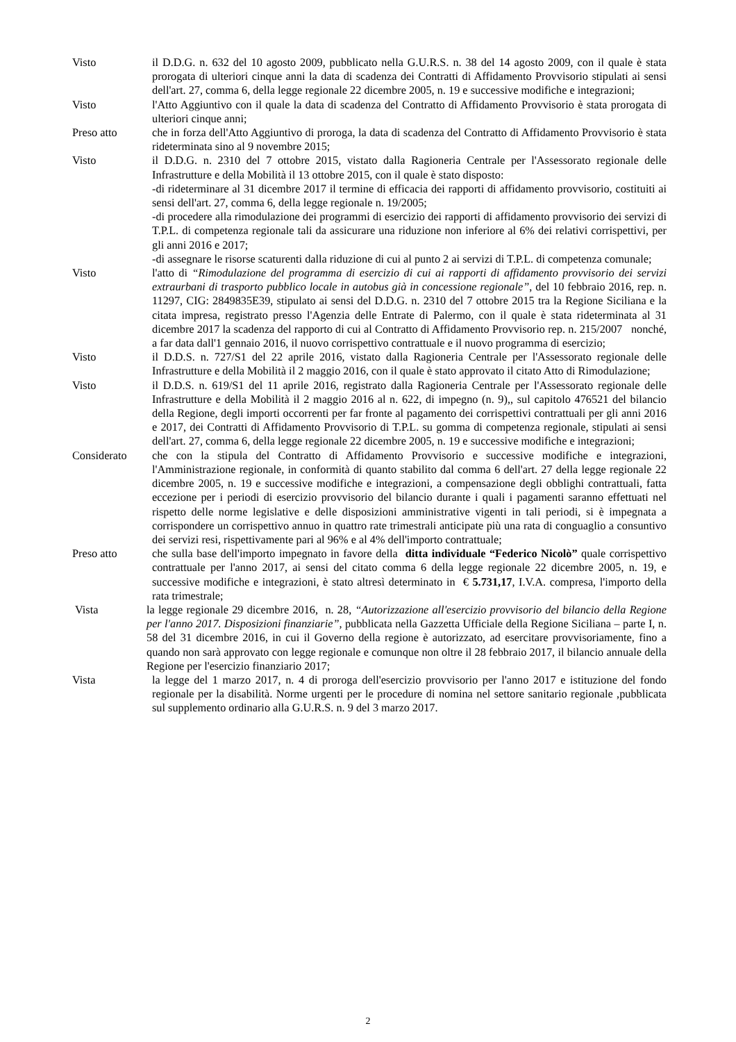Visto il D.D.G. n. 632 del 10 agosto 2009, pubblicato nella G.U.R.S. n. 38 del 14 agosto 2009, con il quale è stata prorogata di ulteriori cinque anni la data di scadenza dei Contratti di Affidamento Provvisorio stipulati ai sensi dell'art. 27, comma 6, della legge regionale 22 dicembre 2005, n. 19 e successive modifiche e integrazioni;
Visto l'Atto Aggiuntivo con il quale la data di scadenza del Contratto di Affidamento Provvisorio è stata prorogata di ulteriori cinque anni;
Preso atto che in forza dell'Atto Aggiuntivo di proroga, la data di scadenza del Contratto di Affidamento Provvisorio è stata rideterminata sino al 9 novembre 2015;
Visto il D.D.G. n. 2310 del 7 ottobre 2015, vistato dalla Ragioneria Centrale per l'Assessorato regionale delle Infrastrutture e della Mobilità il 13 ottobre 2015, con il quale è stato disposto:
-di rideterminare al 31 dicembre 2017 il termine di efficacia dei rapporti di affidamento provvisorio, costituiti ai sensi dell'art. 27, comma 6, della legge regionale n. 19/2005;
-di procedere alla rimodulazione dei programmi di esercizio dei rapporti di affidamento provvisorio dei servizi di T.P.L. di competenza regionale tali da assicurare una riduzione non inferiore al 6% dei relativi corrispettivi, per gli anni 2016 e 2017;
-di assegnare le risorse scaturenti dalla riduzione di cui al punto 2 ai servizi di T.P.L. di competenza comunale;
Visto l'atto di “Rimodulazione del programma di esercizio di cui ai rapporti di affidamento provvisorio dei servizi extraurbani di trasporto pubblico locale in autobus già in concessione regionale”, del 10 febbraio 2016, rep. n. 11297, CIG: 2849835E39, stipulato ai sensi del D.D.G. n. 2310 del 7 ottobre 2015 tra la Regione Siciliana e la citata impresa, registrato presso l'Agenzia delle Entrate di Palermo, con il quale è stata rideterminata al 31 dicembre 2017 la scadenza del rapporto di cui al Contratto di Affidamento Provvisorio rep. n. 215/2007 nonché, a far data dall'1 gennaio 2016, il nuovo corrispettivo contrattuale e il nuovo programma di esercizio;
Visto il D.D.S. n. 727/S1 del 22 aprile 2016, vistato dalla Ragioneria Centrale per l'Assessorato regionale delle Infrastrutture e della Mobilità il 2 maggio 2016, con il quale è stato approvato il citato Atto di Rimodulazione;
Visto il D.D.S. n. 619/S1 del 11 aprile 2016, registrato dalla Ragioneria Centrale per l'Assessorato regionale delle Infrastrutture e della Mobilità il 2 maggio 2016 al n. 622, di impegno (n. 9),, sul capitolo 476521 del bilancio della Regione, degli importi occorrenti per far fronte al pagamento dei corrispettivi contrattuali per gli anni 2016 e 2017, dei Contratti di Affidamento Provvisorio di T.P.L. su gomma di competenza regionale, stipulati ai sensi dell'art. 27, comma 6, della legge regionale 22 dicembre 2005, n. 19 e successive modifiche e integrazioni;
Considerato che con la stipula del Contratto di Affidamento Provvisorio e successive modifiche e integrazioni, l'Amministrazione regionale, in conformità di quanto stabilito dal comma 6 dell'art. 27 della legge regionale 22 dicembre 2005, n. 19 e successive modifiche e integrazioni, a compensazione degli obblighi contrattuali, fatta eccezione per i periodi di esercizio provvisorio del bilancio durante i quali i pagamenti saranno effettuati nel rispetto delle norme legislative e delle disposizioni amministrative vigenti in tali periodi, si è impegnata a corrispondere un corrispettivo annuo in quattro rate trimestrali anticipate più una rata di conguaglio a consuntivo dei servizi resi, rispettivamente pari al 96% e al 4% dell'importo contrattuale;
Preso atto che sulla base dell'importo impegnato in favore della ditta individuale “Federico Nicolò” quale corrispettivo contrattuale per l'anno 2017, ai sensi del citato comma 6 della legge regionale 22 dicembre 2005, n. 19, e successive modifiche e integrazioni, è stato altresì determinato in € 5.731,17, I.V.A. compresa, l'importo della rata trimestrale;
Vista la legge regionale 29 dicembre 2016, n. 28, “Autorizzazione all'esercizio provvisorio del bilancio della Regione per l'anno 2017. Disposizioni finanziarie”, pubblicata nella Gazzetta Ufficiale della Regione Siciliana – parte I, n. 58 del 31 dicembre 2016, in cui il Governo della regione è autorizzato, ad esercitare provvisoriamente, fino a quando non sarà approvato con legge regionale e comunque non oltre il 28 febbraio 2017, il bilancio annuale della Regione per l'esercizio finanziario 2017;
Vista la legge del 1 marzo 2017, n. 4 di proroga dell'esercizio provvisorio per l'anno 2017 e istituzione del fondo regionale per la disabilità. Norme urgenti per le procedure di nomina nel settore sanitario regionale ,pubblicata sul supplemento ordinario alla G.U.R.S. n. 9 del 3 marzo 2017.
2